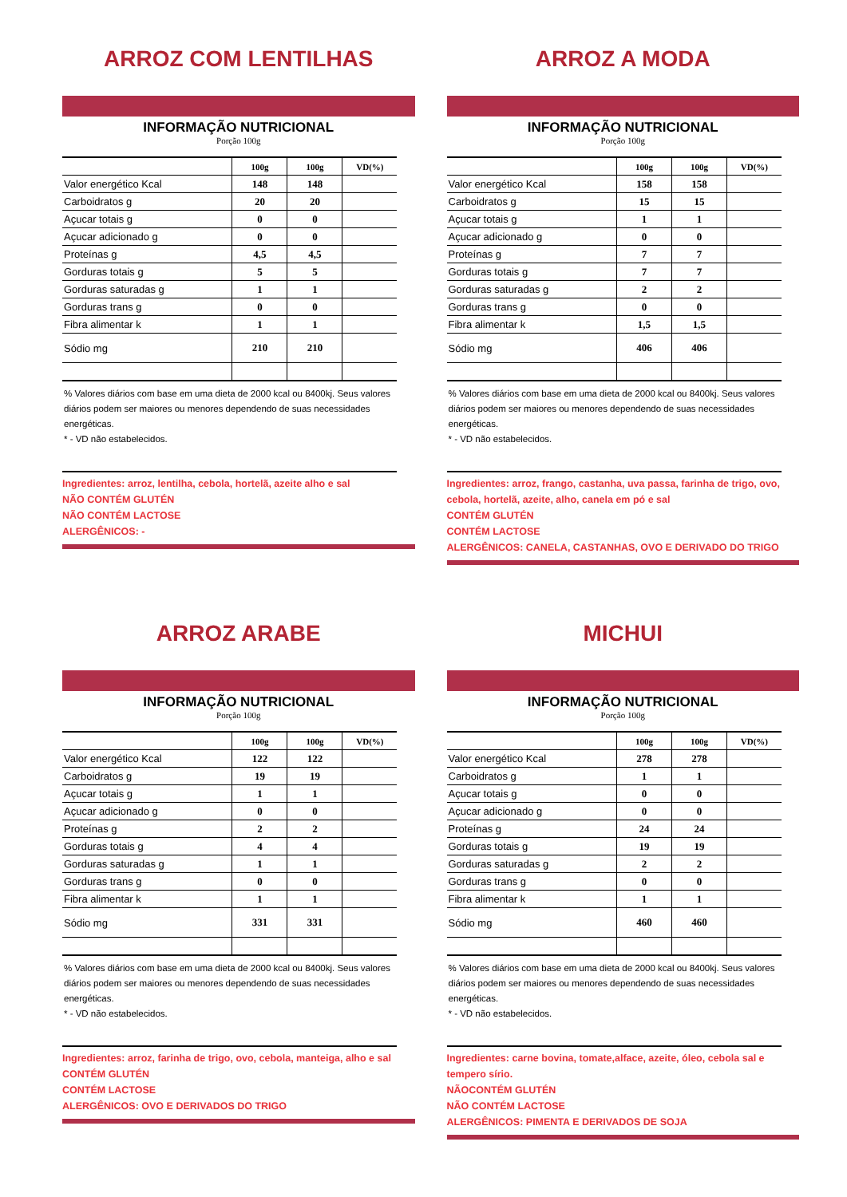ARROZ COM LENTILHAS
INFORMAÇÃO NUTRICIONAL
Porção 100g
| | 100g | 100g | VD(%) |
| --- | --- | --- | --- |
| Valor energético Kcal | 148 | 148 | |
| Carboidratos g | 20 | 20 | |
| Açucar totais g | 0 | 0 | |
| Açucar adicionado g | 0 | 0 | |
| Proteínas g | 4,5 | 4,5 | |
| Gorduras totais g | 5 | 5 | |
| Gorduras saturadas g | 1 | 1 | |
| Gorduras trans g | 0 | 0 | |
| Fibra alimentar k | 1 | 1 | |
| Sódio mg | 210 | 210 | |
% Valores diários com base em uma dieta de 2000 kcal ou 8400kj. Seus valores diários podem ser maiores ou menores dependendo de suas necessidades energéticas.
* - VD não estabelecidos.
Ingredientes: arroz, lentilha, cebola, hortelã, azeite alho e sal
NÃO CONTÉM GLUTÉN
NÃO CONTÉM LACTOSE
ALERGÊNICOS: -
ARROZ A MODA
INFORMAÇÃO NUTRICIONAL
Porção 100g
| | 100g | 100g | VD(%) |
| --- | --- | --- | --- |
| Valor energético Kcal | 158 | 158 | |
| Carboidratos g | 15 | 15 | |
| Açucar totais g | 1 | 1 | |
| Açucar adicionado g | 0 | 0 | |
| Proteínas g | 7 | 7 | |
| Gorduras totais g | 7 | 7 | |
| Gorduras saturadas g | 2 | 2 | |
| Gorduras trans g | 0 | 0 | |
| Fibra alimentar k | 1,5 | 1,5 | |
| Sódio mg | 406 | 406 | |
% Valores diários com base em uma dieta de 2000 kcal ou 8400kj. Seus valores diários podem ser maiores ou menores dependendo de suas necessidades energéticas.
* - VD não estabelecidos.
Ingredientes: arroz, frango, castanha, uva passa, farinha de trigo, ovo, cebola, hortelã, azeite, alho, canela em pó e sal
CONTÉM GLUTÉN
CONTÉM LACTOSE
ALERGÊNICOS: CANELA, CASTANHAS, OVO E DERIVADO DO TRIGO
ARROZ ARABE
INFORMAÇÃO NUTRICIONAL
Porção 100g
| | 100g | 100g | VD(%) |
| --- | --- | --- | --- |
| Valor energético Kcal | 122 | 122 | |
| Carboidratos g | 19 | 19 | |
| Açucar totais g | 1 | 1 | |
| Açucar adicionado g | 0 | 0 | |
| Proteínas g | 2 | 2 | |
| Gorduras totais g | 4 | 4 | |
| Gorduras saturadas g | 1 | 1 | |
| Gorduras trans g | 0 | 0 | |
| Fibra alimentar k | 1 | 1 | |
| Sódio mg | 331 | 331 | |
% Valores diários com base em uma dieta de 2000 kcal ou 8400kj. Seus valores diários podem ser maiores ou menores dependendo de suas necessidades energéticas.
* - VD não estabelecidos.
Ingredientes: arroz, farinha de trigo, ovo, cebola, manteiga, alho e sal
CONTÉM GLUTÉN
CONTÉM LACTOSE
ALERGÊNICOS: OVO E DERIVADOS DO TRIGO
MICHUI
INFORMAÇÃO NUTRICIONAL
Porção 100g
| | 100g | 100g | VD(%) |
| --- | --- | --- | --- |
| Valor energético Kcal | 278 | 278 | |
| Carboidratos g | 1 | 1 | |
| Açucar totais g | 0 | 0 | |
| Açucar adicionado g | 0 | 0 | |
| Proteínas g | 24 | 24 | |
| Gorduras totais g | 19 | 19 | |
| Gorduras saturadas g | 2 | 2 | |
| Gorduras trans g | 0 | 0 | |
| Fibra alimentar k | 1 | 1 | |
| Sódio mg | 460 | 460 | |
% Valores diários com base em uma dieta de 2000 kcal ou 8400kj. Seus valores diários podem ser maiores ou menores dependendo de suas necessidades energéticas.
* - VD não estabelecidos.
Ingredientes: carne bovina, tomate,alface, azeite, óleo, cebola sal e tempero sírio.
NÃOCONTÉM GLUTÉN
NÃO CONTÉM LACTOSE
ALERGÊNICOS: PIMENTA E DERIVADOS DE SOJA